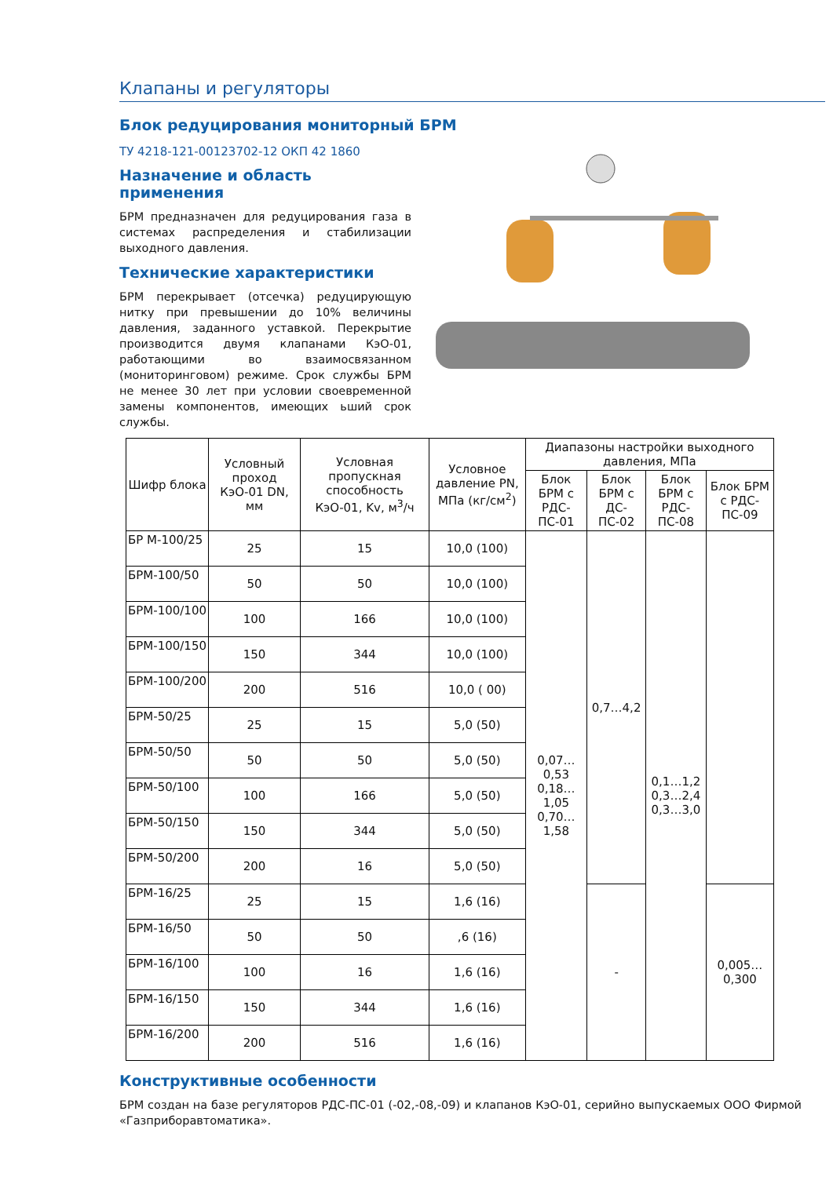Клапаны и регуляторы
Блок редуцирования мониторный БРМ
ТУ 4218-121-00123702-12 ОКП 42 1860
Назначение и область применения
БРМ предназначен для редуцирования газа в системах распределения и стабилизации выходного давления.
Технические характеристики
БРМ перекрывает (отсечка) редуцирующую нитку при превышении до 10% величины давления, заданного уставкой. Перекрытие производится двумя клапанами КэО-01, работающими во взаимосвязанном (мониторинговом) режиме. Срок службы БРМ не менее 30 лет при условии своевременной замены компонентов, имеющих ьший срок службы.
| Шифр блока | Условный проход КэО-01 DN, мм | Условная пропускная способность КэО-01, Kv, м<sup>3</sup>/ч | Условное давление PN, МПа (кг/см<sup>2</sup>) | Диапазоны настройки выходного давления, МПа | | | |
| --- | --- | --- | --- | --- | --- | --- | --- |
| | | | | Блок БРМ с РДС-ПС-01 | Блок БРМ с ДС-ПС-02 | Блок БРМ с РДС-ПС-08 | Блок БРМ с РДС-ПС-09 |
| БР М-100/25 | 25 | 15 | 10,0 (100) | 0,07…0,53 0,18…1,05 0,70…1,58 | 0,7…4,2 | 0,1…1,2 0,3…2,4 0,3…3,0 | |
| БРМ-100/50 | 50 | 50 | 10,0 (100) | | | | |
| БРМ-100/100 | 100 | 166 | 10,0 (100) | | | | |
| БРМ-100/150 | 150 | 344 | 10,0 (100) | | | | |
| БРМ-100/200 | 200 | 516 | 10,0 ( 00) | | | | |
| БРМ-50/25 | 25 | 15 | 5,0 (50) | | | | |
| БРМ-50/50 | 50 | 50 | 5,0 (50) | | | | |
| БРМ-50/100 | 100 | 166 | 5,0 (50) | | | | |
| БРМ-50/150 | 150 | 344 | 5,0 (50) | | | | |
| БРМ-50/200 | 200 | 16 | 5,0 (50) | | | | |
| БРМ-16/25 | 25 | 15 | 1,6 (16) | | - | | 0,005… 0,300 |
| БРМ-16/50 | 50 | 50 | ,6 (16) | | | | |
| БРМ-16/100 | 100 | 16 | 1,6 (16) | | | | |
| БРМ-16/150 | 150 | 344 | 1,6 (16) | | | | |
| БРМ-16/200 | 200 | 516 | 1,6 (16) | | | | |
Конструктивные особенности
БРМ создан на базе регуляторов РДС-ПС-01 (-02,-08,-09) и клапанов КэО-01, серийно выпускаемых ООО Фирмой «Газприборавтоматика».